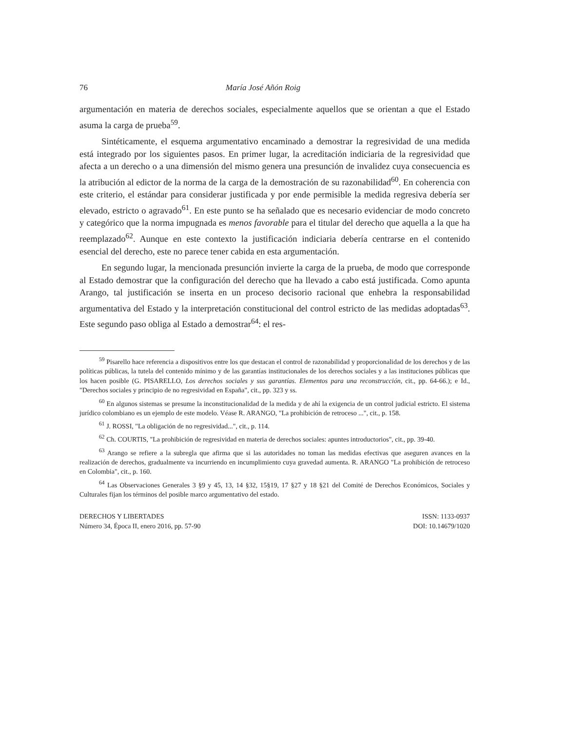76 María José Añón Roig
argumentación en materia de derechos sociales, especialmente aquellos que se orientan a que el Estado asuma la carga de prueba<sup>59</sup>.
Sintéticamente, el esquema argumentativo encaminado a demostrar la regresividad de una medida está integrado por los siguientes pasos. En primer lugar, la acreditación indiciaria de la regresividad que afecta a un derecho o a una dimensión del mismo genera una presunción de invalidez cuya consecuencia es la atribución al edictor de la norma de la carga de la demostración de su razonabilidad<sup>60</sup>. En coherencia con este criterio, el estándar para considerar justificada y por ende permisible la medida regresiva debería ser elevado, estricto o agravado<sup>61</sup>. En este punto se ha señalado que es necesario evidenciar de modo concreto y categórico que la norma impugnada es menos favorable para el titular del derecho que aquella a la que ha reemplazado<sup>62</sup>. Aunque en este contexto la justificación indiciaria debería centrarse en el contenido esencial del derecho, este no parece tener cabida en esta argumentación.
En segundo lugar, la mencionada presunción invierte la carga de la prueba, de modo que corresponde al Estado demostrar que la configuración del derecho que ha llevado a cabo está justificada. Como apunta Arango, tal justificación se inserta en un proceso decisorio racional que enhebra la responsabilidad argumentativa del Estado y la interpretación constitucional del control estricto de las medidas adoptadas<sup>63</sup>. Este segundo paso obliga al Estado a demostrar<sup>64</sup>: el res-
<sup>59</sup> Pisarello hace referencia a dispositivos entre los que destacan el control de razonabilidad y proporcionalidad de los derechos y de las políticas públicas, la tutela del contenido mínimo y de las garantías institucionales de los derechos sociales y a las instituciones públicas que los hacen posible (G. PISARELLO, Los derechos sociales y sus garantías. Elementos para una reconstrucción, cit., pp. 64-66.); e Id., "Derechos sociales y principio de no regresividad en España", cit., pp. 323 y ss.
<sup>60</sup> En algunos sistemas se presume la inconstitucionalidad de la medida y de ahí la exigencia de un control judicial estricto. El sistema jurídico colombiano es un ejemplo de este modelo. Véase R. ARANGO, "La prohibición de retroceso ...", cit., p. 158.
<sup>61</sup> J. ROSSI, "La obligación de no regresividad...", cit., p. 114.
<sup>62</sup> Ch. COURTIS, "La prohibición de regresividad en materia de derechos sociales: apuntes introductorios", cit., pp. 39-40.
<sup>63</sup> Arango se refiere a la subregla que afirma que si las autoridades no toman las medidas efectivas que aseguren avances en la realización de derechos, gradualmente va incurriendo en incumplimiento cuya gravedad aumenta. R. ARANGO "La prohibición de retroceso en Colombia", cit., p. 160.
<sup>64</sup> Las Observaciones Generales 3 §9 y 45, 13, 14 §32, 15§19, 17 §27 y 18 §21 del Comité de Derechos Económicos, Sociales y Culturales fijan los términos del posible marco argumentativo del estado.
DERECHOS Y LIBERTADES
Número 34, Época II, enero 2016, pp. 57-90
ISSN: 1133-0937
DOI: 10.14679/1020